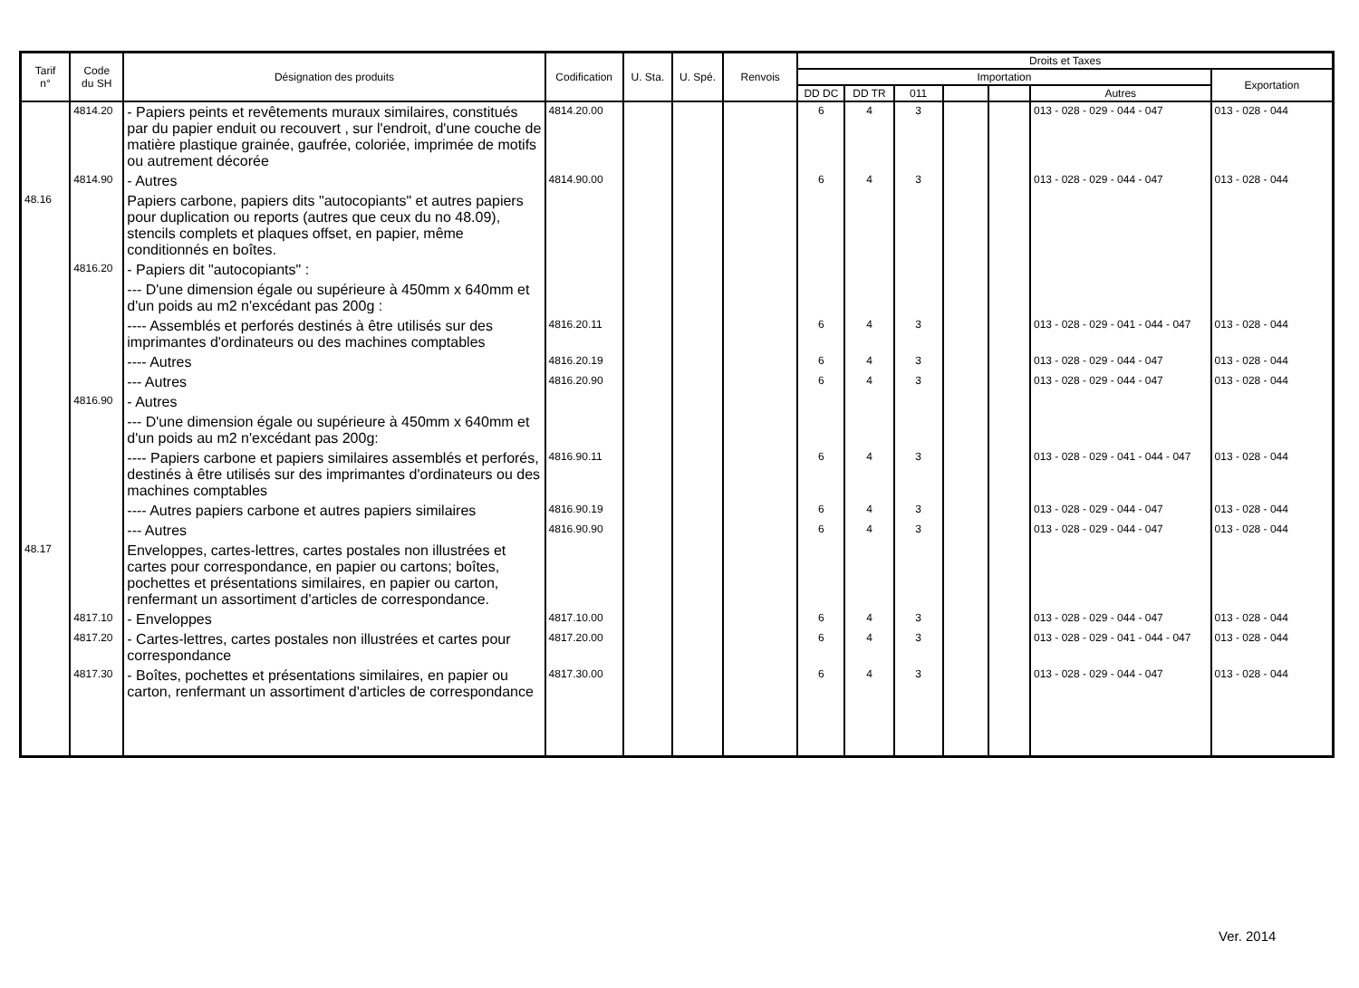| Tarif n° | Code du SH | Désignation des produits | Codification | U. Sta. | U. Spé. | Renvois | Droits et Taxes | | | | | | |
| --- | --- | --- | --- | --- | --- | --- | --- | --- | --- | --- | --- | --- | --- |
| | | | | | | | Importation | | | | | | Exportation |
| | | | | | | | DD DC | DD TR | 011 | | | Autres | |
| | 4814.20 | - Papiers peints et revêtements muraux similaires, constitués par du papier enduit ou recouvert , sur l'endroit, d'une couche de matière plastique grainée, gaufrée, coloriée, imprimée de motifs ou autrement décorée | 4814.20.00 | | | | 6 | 4 | 3 | | | 013 - 028 - 029 - 044 - 047 | 013 - 028 - 044 |
| | 4814.90 | - Autres | 4814.90.00 | | | | 6 | 4 | 3 | | | 013 - 028 - 029 - 044 - 047 | 013 - 028 - 044 |
| 48.16 | | Papiers carbone, papiers dits "autocopiants" et autres papiers pour duplication ou reports (autres que ceux du no 48.09), stencils complets et plaques offset, en papier, même conditionnés en boîtes. | | | | | | | | | | | |
| | 4816.20 | - Papiers dit "autocopiants" : | | | | | | | | | | | |
| | | --- D'une dimension égale ou supérieure à 450mm x 640mm et d'un poids au m2 n'excédant pas 200g : | | | | | | | | | | | |
| | | ---- Assemblés et perforés destinés à être utilisés sur des imprimantes d'ordinateurs ou des machines comptables | 4816.20.11 | | | | 6 | 4 | 3 | | | 013 - 028 - 029 - 041 - 044 - 047 | 013 - 028 - 044 |
| | | ---- Autres | 4816.20.19 | | | | 6 | 4 | 3 | | | 013 - 028 - 029 - 044 - 047 | 013 - 028 - 044 |
| | | --- Autres | 4816.20.90 | | | | 6 | 4 | 3 | | | 013 - 028 - 029 - 044 - 047 | 013 - 028 - 044 |
| | 4816.90 | - Autres | | | | | | | | | | | |
| | | --- D'une dimension égale ou supérieure à 450mm x 640mm et d'un poids au m2 n'excédant pas 200g: | | | | | | | | | | | |
| | | ---- Papiers carbone et papiers similaires assemblés et perforés, destinés à être utilisés sur des imprimantes d'ordinateurs ou des machines comptables | 4816.90.11 | | | | 6 | 4 | 3 | | | 013 - 028 - 029 - 041 - 044 - 047 | 013 - 028 - 044 |
| | | ---- Autres papiers carbone et autres papiers similaires | 4816.90.19 | | | | 6 | 4 | 3 | | | 013 - 028 - 029 - 044 - 047 | 013 - 028 - 044 |
| | | --- Autres | 4816.90.90 | | | | 6 | 4 | 3 | | | 013 - 028 - 029 - 044 - 047 | 013 - 028 - 044 |
| 48.17 | | Enveloppes, cartes-lettres, cartes postales non illustrées et cartes pour correspondance, en papier ou cartons; boîtes, pochettes et présentations similaires, en papier ou carton, renfermant un assortiment d'articles de correspondance. | | | | | | | | | | | |
| | 4817.10 | - Enveloppes | 4817.10.00 | | | | 6 | 4 | 3 | | | 013 - 028 - 029 - 044 - 047 | 013 - 028 - 044 |
| | 4817.20 | - Cartes-lettres, cartes postales non illustrées et cartes pour correspondance | 4817.20.00 | | | | 6 | 4 | 3 | | | 013 - 028 - 029 - 041 - 044 - 047 | 013 - 028 - 044 |
| | 4817.30 | - Boîtes, pochettes et présentations similaires, en papier ou carton, renfermant un assortiment d'articles de correspondance | 4817.30.00 | | | | 6 | 4 | 3 | | | 013 - 028 - 029 - 044 - 047 | 013 - 028 - 044 |
Ver. 2014